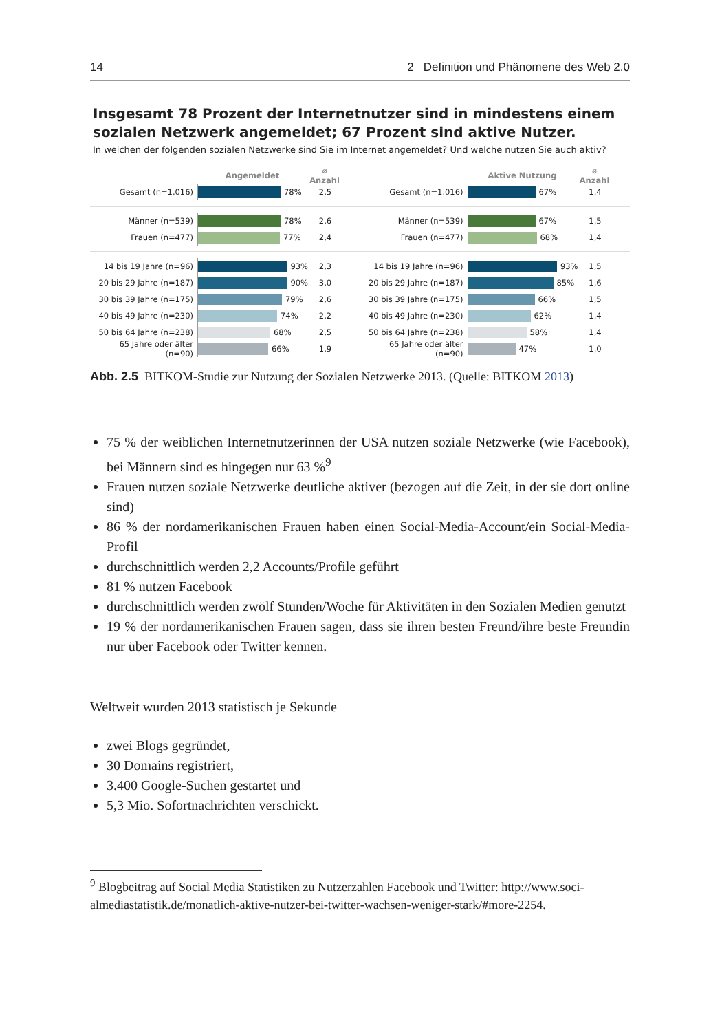14 2 Definition und Phänomene des Web 2.0
Insgesamt 78 Prozent der Internetnutzer sind in mindestens einem sozialen Netzwerk angemeldet; 67 Prozent sind aktive Nutzer.
In welchen der folgenden sozialen Netzwerke sind Sie im Internet angemeldet? Und welche nutzen Sie auch aktiv?
Angemeldet ⌀ Anzahl
Gesamt (n=1.016) 78% 2,5
Männer (n=539) 78% 2,6
Frauen (n=477) 77% 2,4
14 bis 19 Jahre (n=96) 93% 2,3
20 bis 29 Jahre (n=187) 90% 3,0
30 bis 39 Jahre (n=175) 79% 2,6
40 bis 49 Jahre (n=230) 74% 2,2
50 bis 64 Jahre (n=238) 68% 2,5
65 Jahre oder älter (n=90) 66% 1,9
Aktive Nutzung ⌀ Anzahl
Gesamt (n=1.016) 67% 1,4
Männer (n=539) 67% 1,5
Frauen (n=477) 68% 1,4
14 bis 19 Jahre (n=96) 93% 1,5
20 bis 29 Jahre (n=187) 85% 1,6
30 bis 39 Jahre (n=175) 66% 1,5
40 bis 49 Jahre (n=230) 62% 1,4
50 bis 64 Jahre (n=238) 58% 1,4
65 Jahre oder älter (n=90) 47% 1,0
Abb. 2.5 BITKOM-Studie zur Nutzung der Sozialen Netzwerke 2013. (Quelle: BITKOM 2013)
75 % der weiblichen Internetnutzerinnen der USA nutzen soziale Netzwerke (wie Face­book), bei Männern sind es hingegen nur 63 %<sup>9</sup>
Frauen nutzen soziale Netzwerke deutliche aktiver (bezogen auf die Zeit, in der sie dort online sind)
86 % der nordamerikanischen Frauen haben einen Social-Media-Account/ein Social-Media-Profil
durchschnittlich werden 2,2 Accounts/Profile geführt
81 % nutzen Facebook
durchschnittlich werden zwölf Stunden/Woche für Aktivitäten in den Sozialen Medien genutzt
19 % der nordamerikanischen Frauen sagen, dass sie ihren besten Freund/ihre beste Freundin nur über Facebook oder Twitter kennen.
Weltweit wurden 2013 statistisch je Sekunde
zwei Blogs gegründet,
30 Domains registriert,
3.400 Google-Suchen gestartet und
5,3 Mio. Sofortnachrichten verschickt.
<sup>9</sup> Blogbeitrag auf Social Media Statistiken zu Nutzerzahlen Facebook und Twitter: http://www.soci­almediastatistik.de/monatlich-aktive-nutzer-bei-twitter-wachsen-weniger-stark/#more-2254.